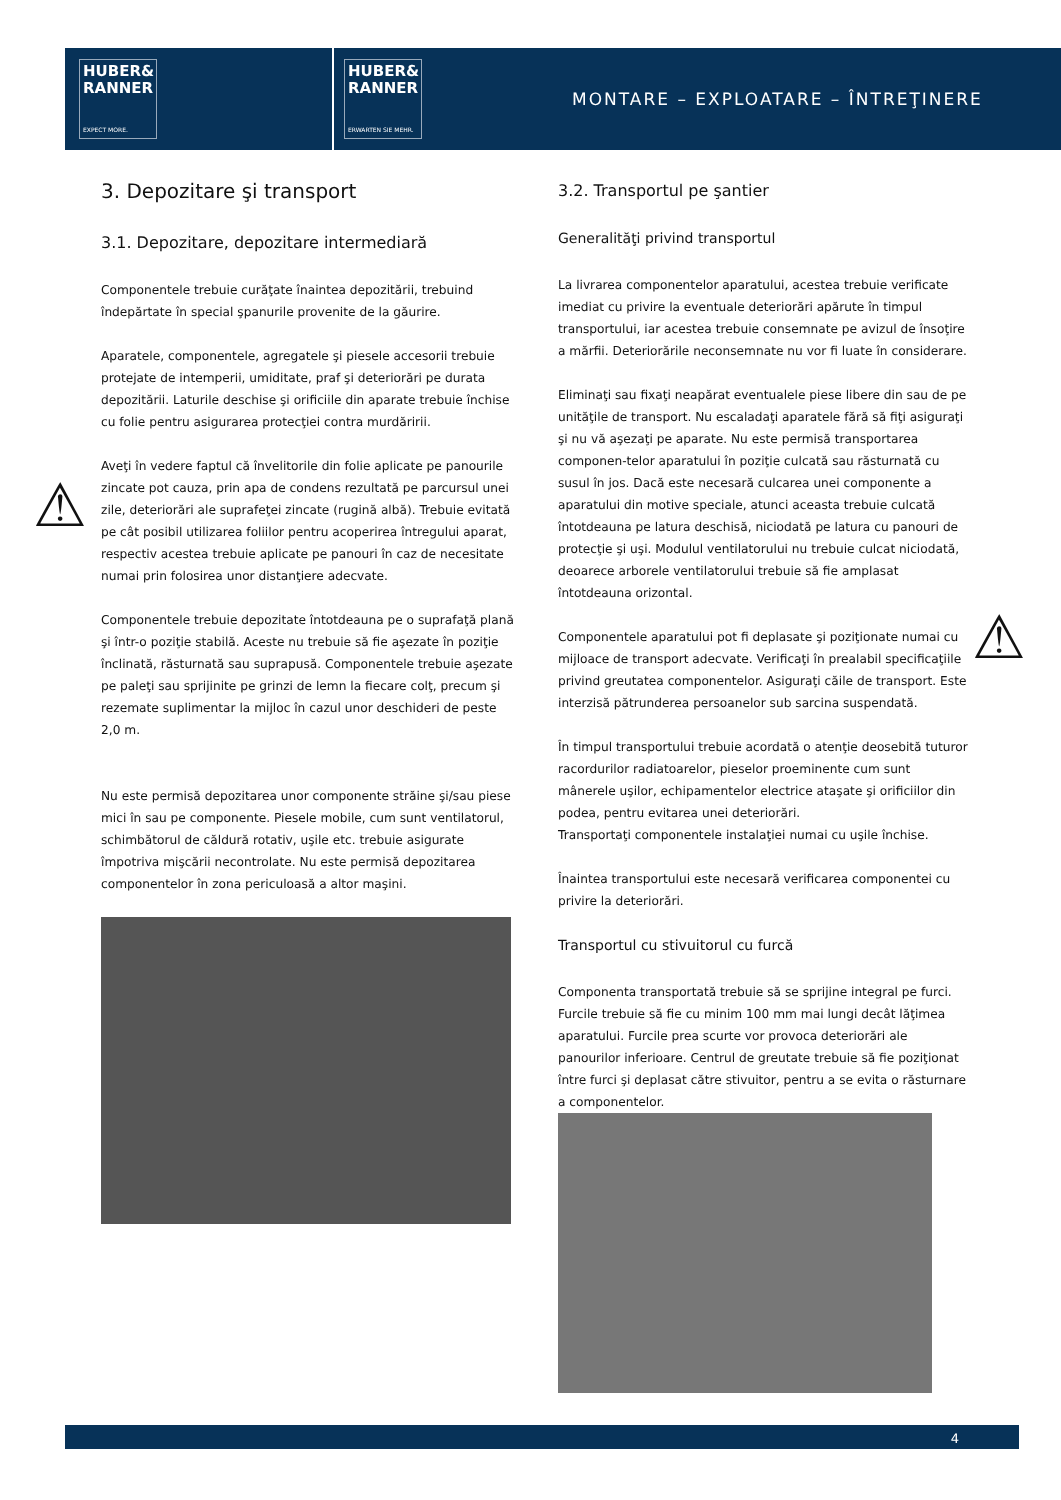HUBER&
RANNER
EXPECT MORE.
HUBER&
RANNER
ERWARTEN SIE MEHR.
MONTARE – EXPLOATARE – ÎNTREŢINERE
⚠
⚠
3. Depozitare şi transport
3.1. Depozitare, depozitare intermediară
Componentele trebuie curăţate înaintea depozitării, trebuind îndepărtate în special şpanurile provenite de la găurire.
Aparatele, componentele, agregatele şi piesele accesorii trebuie protejate de intemperii, umiditate, praf şi deteriorări pe durata depozitării. Laturile deschise şi orificiile din aparate trebuie închise cu folie pentru asigurarea protecţiei contra murdăririi.
Aveţi în vedere faptul că învelitorile din folie aplicate pe panourile zincate pot cauza, prin apa de condens rezultată pe parcursul unei zile, deteriorări ale suprafeţei zincate (rugină albă). Trebuie evitată pe cât posibil utilizarea foliilor pentru acoperirea întregului aparat, respectiv acestea trebuie aplicate pe panouri în caz de necesitate numai prin folosirea unor distanţiere adecvate.
Componentele trebuie depozitate întotdeauna pe o suprafaţă plană şi într-o poziţie stabilă. Aceste nu trebuie să fie aşezate în poziţie înclinată, răsturnată sau suprapusă. Componentele trebuie aşezate pe paleţi sau sprijinite pe grinzi de lemn la fiecare colţ, precum şi rezemate suplimentar la mijloc în cazul unor deschideri de peste 2,0 m.
Nu este permisă depozitarea unor componente străine şi/sau piese mici în sau pe componente. Piesele mobile, cum sunt ventilatorul, schimbătorul de căldură rotativ, uşile etc. trebuie asigurate împotriva mişcării necontrolate. Nu este permisă depozitarea componentelor în zona periculoasă a altor maşini.
3.2. Transportul pe şantier
Generalităţi privind transportul
La livrarea componentelor aparatului, acestea trebuie verificate imediat cu privire la eventuale deteriorări apărute în timpul transportului, iar acestea trebuie consemnate pe avizul de însoţire a mărfii. Deteriorările neconsemnate nu vor fi luate în considerare.
Eliminaţi sau fixaţi neapărat eventualele piese libere din sau de pe unităţile de transport. Nu escaladaţi aparatele fără să fiţi asiguraţi şi nu vă aşezaţi pe aparate. Nu este permisă transportarea componen-telor aparatului în poziţie culcată sau răsturnată cu susul în jos. Dacă este necesară culcarea unei componente a aparatului din motive speciale, atunci aceasta trebuie culcată întotdeauna pe latura deschisă, niciodată pe latura cu panouri de protecţie şi uşi. Modulul ventilatorului nu trebuie culcat niciodată, deoarece arborele ventilatorului trebuie să fie amplasat întotdeauna orizontal.
Componentele aparatului pot fi deplasate şi poziţionate numai cu mijloace de transport adecvate. Verificaţi în prealabil specificaţiile privind greutatea componentelor. Asiguraţi căile de transport. Este interzisă pătrunderea persoanelor sub sarcina suspendată.
În timpul transportului trebuie acordată o atenţie deosebită tuturor racordurilor radiatoarelor, pieselor proeminente cum sunt mânerele uşilor, echipamentelor electrice ataşate şi orificiilor din podea, pentru evitarea unei deteriorări.
Transportaţi componentele instalaţiei numai cu uşile închise.
Înaintea transportului este necesară verificarea componentei cu privire la deteriorări.
Transportul cu stivuitorul cu furcă
Componenta transportată trebuie să se sprijine integral pe furci. Furcile trebuie să fie cu minim 100 mm mai lungi decât lăţimea aparatului. Furcile prea scurte vor provoca deteriorări ale panourilor inferioare. Centrul de greutate trebuie să fie poziţionat între furci şi deplasat către stivuitor, pentru a se evita o răsturnare a componentelor.
4